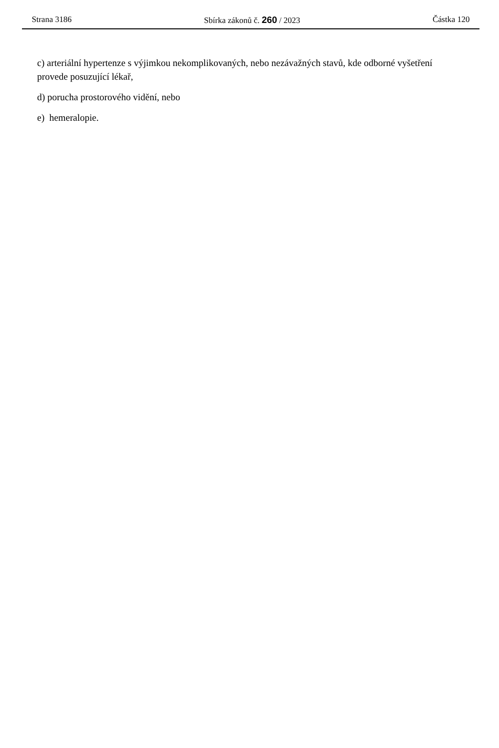Strana 3186 Sbírka zákonů č. 260 / 2023 Částka 120
c) arteriální hypertenze s výjimkou nekomplikovaných, nebo nezávažných stavů, kde odborné vyšetření provede posuzující lékař,
d) porucha prostorového vidění, nebo
e) hemeralopie.